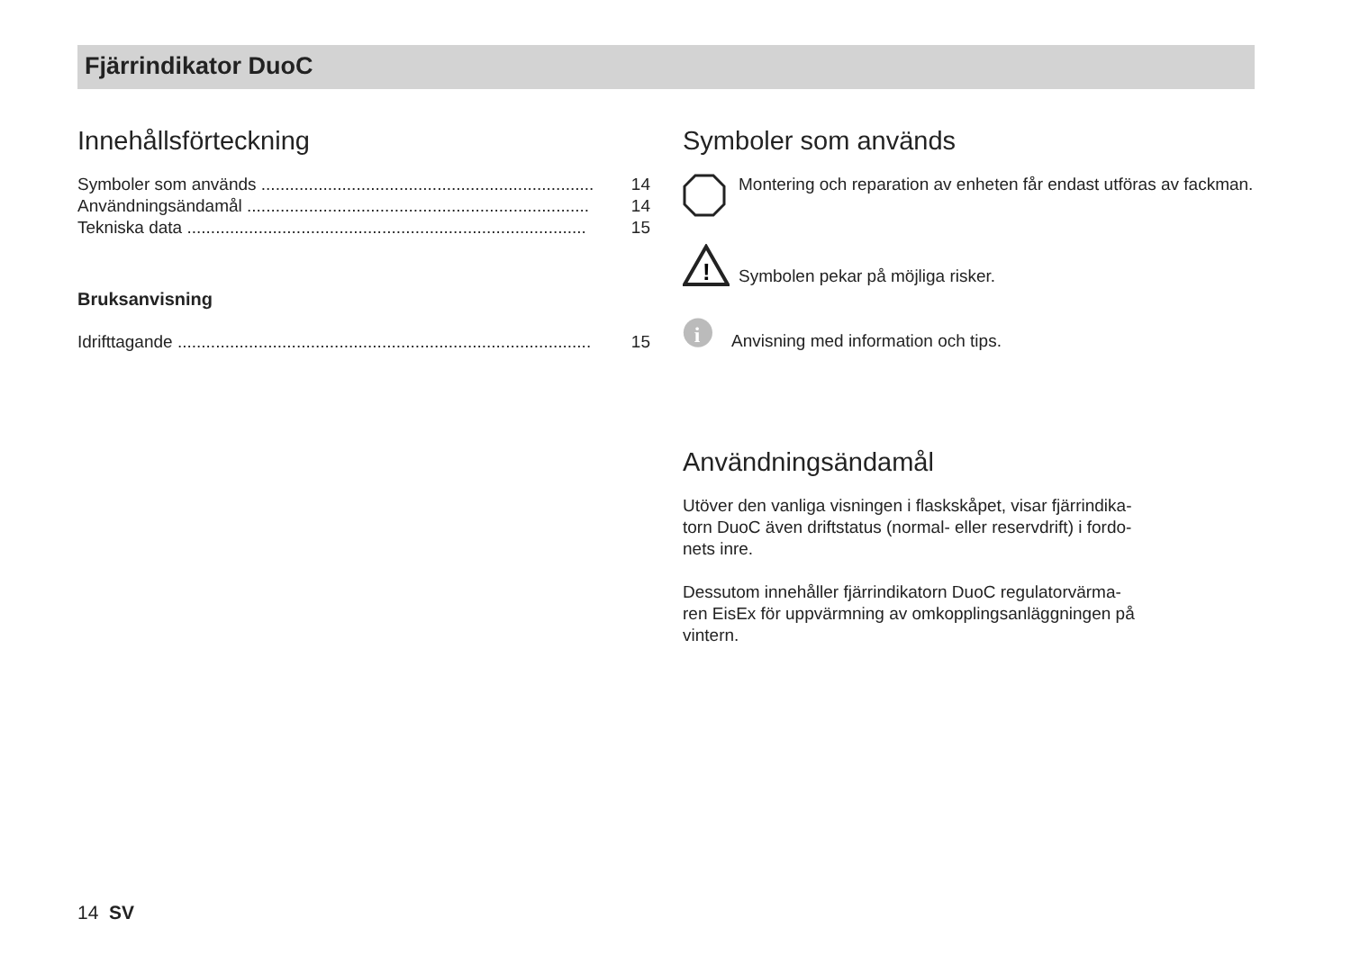Fjärrindikator DuoC
Innehållsförteckning
Symboler som används ...................................................................... 14
Användningsändamål ........................................................................ 14
Tekniska data .................................................................................... 15
Bruksanvisning
Idrifttagande ....................................................................................... 15
Symboler som används
Montering och reparation av enheten får endast utföras av fackman.
!
Symbolen pekar på möjliga risker.
i
Anvisning med information och tips.
Användningsändamål
Utöver den vanliga visningen i flaskskåpet, visar fjärrindika-
torn DuoC även driftstatus (normal- eller reservdrift) i fordo-
nets inre.
Dessutom innehåller fjärrindikatorn DuoC regulatorvärma-
ren EisEx för uppvärmning av omkopplingsanläggningen på
vintern.
14 SV